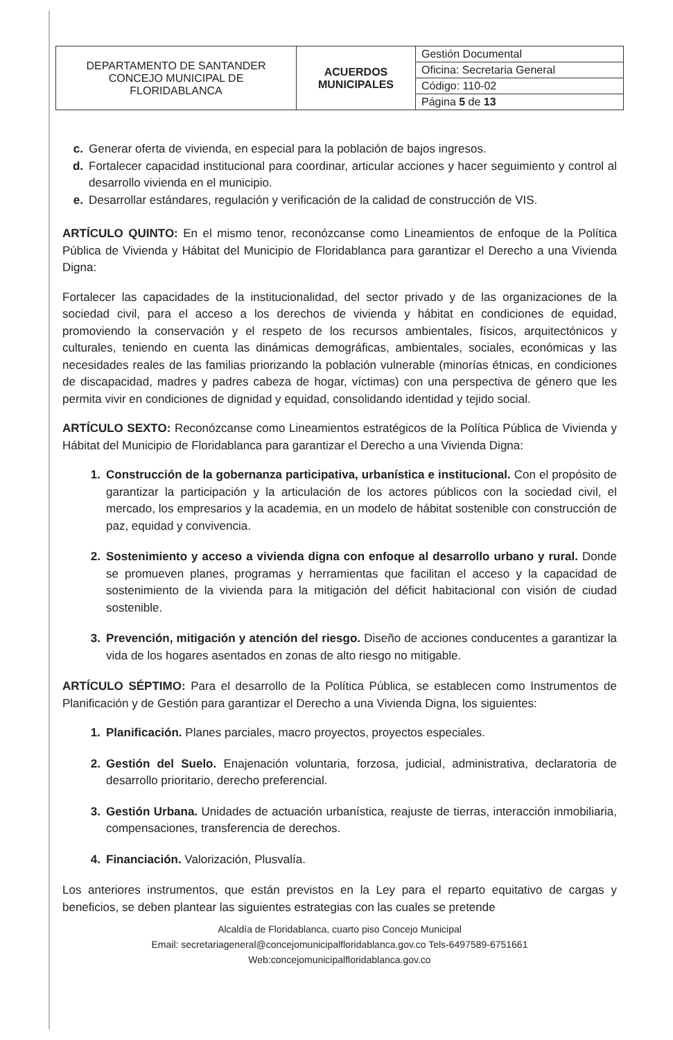| DEPARTAMENTO DE SANTANDER CONCEJO MUNICIPAL DE FLORIDABLANCA | ACUERDOS MUNICIPALES | Gestión Documental |
| | | Oficina: Secretaria General |
| | | Código: 110-02 |
| | | Página 5 de 13 |
c. Generar oferta de vivienda, en especial para la población de bajos ingresos.
d. Fortalecer capacidad institucional para coordinar, articular acciones y hacer seguimiento y control al desarrollo vivienda en el municipio.
e. Desarrollar estándares, regulación y verificación de la calidad de construcción de VIS.
ARTÍCULO QUINTO: En el mismo tenor, reconózcanse como Lineamientos de enfoque de la Política Pública de Vivienda y Hábitat del Municipio de Floridablanca para garantizar el Derecho a una Vivienda Digna:
Fortalecer las capacidades de la institucionalidad, del sector privado y de las organizaciones de la sociedad civil, para el acceso a los derechos de vivienda y hábitat en condiciones de equidad, promoviendo la conservación y el respeto de los recursos ambientales, físicos, arquitectónicos y culturales, teniendo en cuenta las dinámicas demográficas, ambientales, sociales, económicas y las necesidades reales de las familias priorizando la población vulnerable (minorías étnicas, en condiciones de discapacidad, madres y padres cabeza de hogar, víctimas) con una perspectiva de género que les permita vivir en condiciones de dignidad y equidad, consolidando identidad y tejido social.
ARTÍCULO SEXTO: Reconózcanse como Lineamientos estratégicos de la Política Pública de Vivienda y Hábitat del Municipio de Floridablanca para garantizar el Derecho a una Vivienda Digna:
1. Construcción de la gobernanza participativa, urbanística e institucional. Con el propósito de garantizar la participación y la articulación de los actores públicos con la sociedad civil, el mercado, los empresarios y la academia, en un modelo de hábitat sostenible con construcción de paz, equidad y convivencia.
2. Sostenimiento y acceso a vivienda digna con enfoque al desarrollo urbano y rural. Donde se promueven planes, programas y herramientas que facilitan el acceso y la capacidad de sostenimiento de la vivienda para la mitigación del déficit habitacional con visión de ciudad sostenible.
3. Prevención, mitigación y atención del riesgo. Diseño de acciones conducentes a garantizar la vida de los hogares asentados en zonas de alto riesgo no mitigable.
ARTÍCULO SÉPTIMO: Para el desarrollo de la Política Pública, se establecen como Instrumentos de Planificación y de Gestión para garantizar el Derecho a una Vivienda Digna, los siguientes:
1. Planificación. Planes parciales, macro proyectos, proyectos especiales.
2. Gestión del Suelo. Enajenación voluntaria, forzosa, judicial, administrativa, declaratoria de desarrollo prioritario, derecho preferencial.
3. Gestión Urbana. Unidades de actuación urbanística, reajuste de tierras, interacción inmobiliaria, compensaciones, transferencia de derechos.
4. Financiación. Valorización, Plusvalía.
Los anteriores instrumentos, que están previstos en la Ley para el reparto equitativo de cargas y beneficios, se deben plantear las siguientes estrategias con las cuales se pretende
Alcaldía de Floridablanca, cuarto piso Concejo Municipal
Email: secretariageneral@concejomunicipalfloridablanca.gov.co Tels-6497589-6751661
Web:concejomunicipalfloridablanca.gov.co